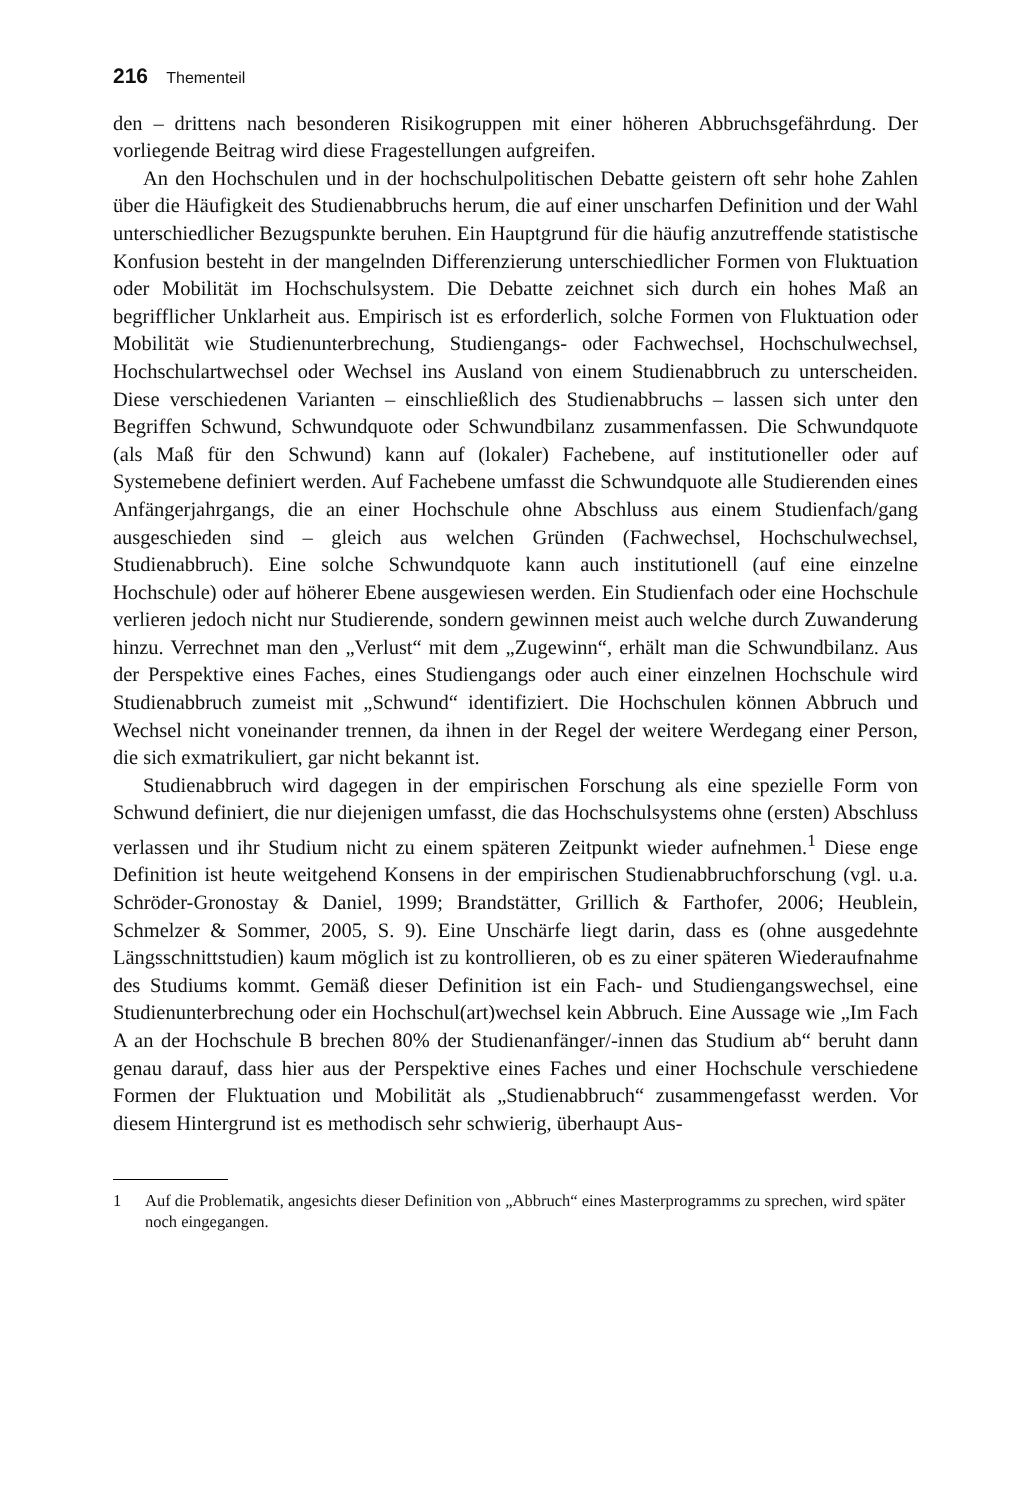216 Thementeil
den – drittens nach besonderen Risikogruppen mit einer höheren Abbruchsgefährdung. Der vorliegende Beitrag wird diese Fragestellungen aufgreifen.
An den Hochschulen und in der hochschulpolitischen Debatte geistern oft sehr hohe Zahlen über die Häufigkeit des Studienabbruchs herum, die auf einer unscharfen Definition und der Wahl unterschiedlicher Bezugspunkte beruhen. Ein Hauptgrund für die häufig anzutreffende statistische Konfusion besteht in der mangelnden Differenzierung unterschiedlicher Formen von Fluktuation oder Mobilität im Hochschulsystem. Die Debatte zeichnet sich durch ein hohes Maß an begrifflicher Unklarheit aus. Empirisch ist es erforderlich, solche Formen von Fluktuation oder Mobilität wie Studienunterbrechung, Studiengangs- oder Fachwechsel, Hochschulwechsel, Hochschulartwechsel oder Wechsel ins Ausland von einem Studienabbruch zu unterscheiden. Diese verschiedenen Varianten – einschließlich des Studienabbruchs – lassen sich unter den Begriffen Schwund, Schwundquote oder Schwundbilanz zusammenfassen. Die Schwundquote (als Maß für den Schwund) kann auf (lokaler) Fachebene, auf institutioneller oder auf Systemebene definiert werden. Auf Fachebene umfasst die Schwundquote alle Studierenden eines Anfängerjahrgangs, die an einer Hochschule ohne Abschluss aus einem Studienfach/gang ausgeschieden sind – gleich aus welchen Gründen (Fachwechsel, Hochschulwechsel, Studienabbruch). Eine solche Schwundquote kann auch institutionell (auf eine einzelne Hochschule) oder auf höherer Ebene ausgewiesen werden. Ein Studienfach oder eine Hochschule verlieren jedoch nicht nur Studierende, sondern gewinnen meist auch welche durch Zuwanderung hinzu. Verrechnet man den „Verlust“ mit dem „Zugewinn“, erhält man die Schwundbilanz. Aus der Perspektive eines Faches, eines Studiengangs oder auch einer einzelnen Hochschule wird Studienabbruch zumeist mit „Schwund“ identifiziert. Die Hochschulen können Abbruch und Wechsel nicht voneinander trennen, da ihnen in der Regel der weitere Werdegang einer Person, die sich exmatrikuliert, gar nicht bekannt ist.
Studienabbruch wird dagegen in der empirischen Forschung als eine spezielle Form von Schwund definiert, die nur diejenigen umfasst, die das Hochschulsystems ohne (ersten) Abschluss verlassen und ihr Studium nicht zu einem späteren Zeitpunkt wieder aufnehmen.<sup>1</sup> Diese enge Definition ist heute weitgehend Konsens in der empirischen Studienabbruchforschung (vgl. u.a. Schröder-Gronostay & Daniel, 1999; Brandstätter, Grillich & Farthofer, 2006; Heublein, Schmelzer & Sommer, 2005, S. 9). Eine Unschärfe liegt darin, dass es (ohne ausgedehnte Längsschnittstudien) kaum möglich ist zu kontrollieren, ob es zu einer späteren Wiederaufnahme des Studiums kommt. Gemäß dieser Definition ist ein Fach- und Studiengangswechsel, eine Studienunterbrechung oder ein Hochschul(art)wechsel kein Abbruch. Eine Aussage wie „Im Fach A an der Hochschule B brechen 80% der Studienanfänger/-innen das Studium ab“ beruht dann genau darauf, dass hier aus der Perspektive eines Faches und einer Hochschule verschiedene Formen der Fluktuation und Mobilität als „Studienabbruch“ zusammengefasst werden. Vor diesem Hintergrund ist es methodisch sehr schwierig, überhaupt Aus-
1 Auf die Problematik, angesichts dieser Definition von „Abbruch“ eines Masterprogramms zu sprechen, wird später noch eingegangen.